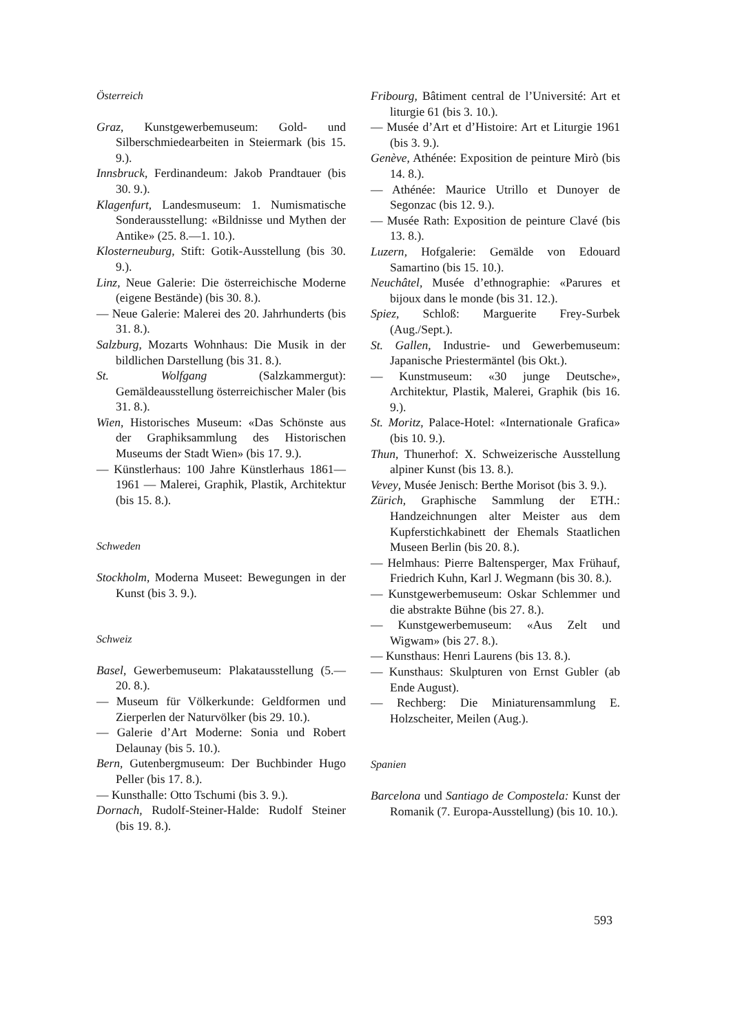Österreich
Graz, Kunstgewerbemuseum: Gold- und Silberschmiedearbeiten in Steiermark (bis 15. 9.).
Innsbruck, Ferdinandeum: Jakob Prandtauer (bis 30. 9.).
Klagenfurt, Landesmuseum: 1. Numismatische Sonderausstellung: «Bildnisse und Mythen der Antike» (25. 8.—1. 10.).
Klosterneuburg, Stift: Gotik-Ausstellung (bis 30. 9.).
Linz, Neue Galerie: Die österreichische Moderne (eigene Bestände) (bis 30. 8.).
— Neue Galerie: Malerei des 20. Jahrhunderts (bis 31. 8.).
Salzburg, Mozarts Wohnhaus: Die Musik in der bildlichen Darstellung (bis 31. 8.).
St. Wolfgang (Salzkammergut): Gemäldeausstellung österreichischer Maler (bis 31. 8.).
Wien, Historisches Museum: «Das Schönste aus der Graphiksammlung des Historischen Museums der Stadt Wien» (bis 17. 9.).
— Künstlerhaus: 100 Jahre Künstlerhaus 1861—1961 — Malerei, Graphik, Plastik, Architektur (bis 15. 8.).
Schweden
Stockholm, Moderna Museet: Bewegungen in der Kunst (bis 3. 9.).
Schweiz
Basel, Gewerbemuseum: Plakatausstellung (5.—20. 8.).
— Museum für Völkerkunde: Geldformen und Zierperlen der Naturvölker (bis 29. 10.).
— Galerie d’Art Moderne: Sonia und Robert Delaunay (bis 5. 10.).
Bern, Gutenbergmuseum: Der Buchbinder Hugo Peller (bis 17. 8.).
— Kunsthalle: Otto Tschumi (bis 3. 9.).
Dornach, Rudolf-Steiner-Halde: Rudolf Steiner (bis 19. 8.).
Fribourg, Bâtiment central de l’Université: Art et liturgie 61 (bis 3. 10.).
— Musée d’Art et d’Histoire: Art et Liturgie 1961 (bis 3. 9.).
Genève, Athénée: Exposition de peinture Mirò (bis 14. 8.).
— Athénée: Maurice Utrillo et Dunoyer de Segonzac (bis 12. 9.).
— Musée Rath: Exposition de peinture Clavé (bis 13. 8.).
Luzern, Hofgalerie: Gemälde von Edouard Samartino (bis 15. 10.).
Neuchâtel, Musée d’ethnographie: «Parures et bijoux dans le monde (bis 31. 12.).
Spiez, Schloß: Marguerite Frey-Surbek (Aug./Sept.).
St. Gallen, Industrie- und Gewerbemuseum: Japanische Priestermäntel (bis Okt.).
— Kunstmuseum: «30 junge Deutsche», Architektur, Plastik, Malerei, Graphik (bis 16. 9.).
St. Moritz, Palace-Hotel: «Internationale Grafica» (bis 10. 9.).
Thun, Thunerhof: X. Schweizerische Ausstellung alpiner Kunst (bis 13. 8.).
Vevey, Musée Jenisch: Berthe Morisot (bis 3. 9.).
Zürich, Graphische Sammlung der ETH.: Handzeichnungen alter Meister aus dem Kupferstichkabinett der Ehemals Staatlichen Museen Berlin (bis 20. 8.).
— Helmhaus: Pierre Baltensperger, Max Frühauf, Friedrich Kuhn, Karl J. Wegmann (bis 30. 8.).
— Kunstgewerbemuseum: Oskar Schlemmer und die abstrakte Bühne (bis 27. 8.).
— Kunstgewerbemuseum: «Aus Zelt und Wigwam» (bis 27. 8.).
— Kunsthaus: Henri Laurens (bis 13. 8.).
— Kunsthaus: Skulpturen von Ernst Gubler (ab Ende August).
— Rechberg: Die Miniaturensammlung E. Holzscheiter, Meilen (Aug.).
Spanien
Barcelona und Santiago de Compostela: Kunst der Romanik (7. Europa-Ausstellung) (bis 10. 10.).
593